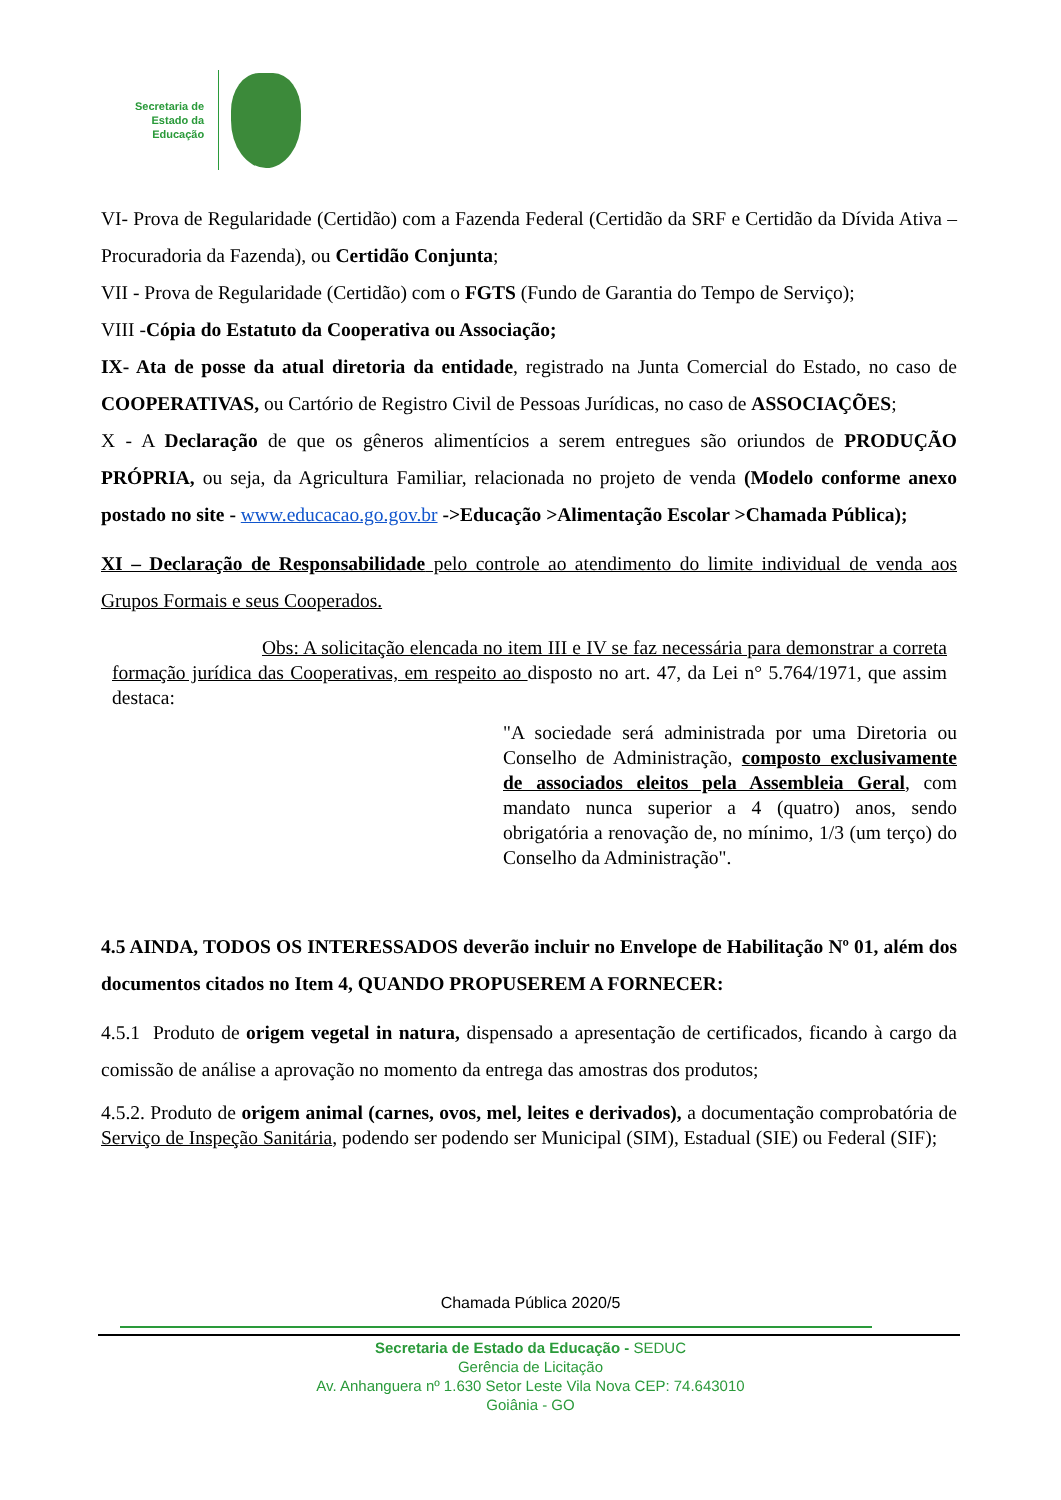Secretaria de
Estado da
Educação
VI- Prova de Regularidade (Certidão) com a Fazenda Federal (Certidão da SRF e Certidão da Dívida Ativa – Procuradoria da Fazenda), ou Certidão Conjunta;
VII - Prova de Regularidade (Certidão) com o FGTS (Fundo de Garantia do Tempo de Serviço);
VIII -Cópia do Estatuto da Cooperativa ou Associação;
IX- Ata de posse da atual diretoria da entidade, registrado na Junta Comercial do Estado, no caso de COOPERATIVAS, ou Cartório de Registro Civil de Pessoas Jurídicas, no caso de ASSOCIAÇÕES;
X - A Declaração de que os gêneros alimentícios a serem entregues são oriundos de PRODUÇÃO PRÓPRIA, ou seja, da Agricultura Familiar, relacionada no projeto de venda (Modelo conforme anexo postado no site - www.educacao.go.gov.br ->Educação >Alimentação Escolar >Chamada Pública);
XI – Declaração de Responsabilidade pelo controle ao atendimento do limite individual de venda aos Grupos Formais e seus Cooperados.
Obs: A solicitação elencada no item III e IV se faz necessária para demonstrar a correta formação jurídica das Cooperativas, em respeito ao disposto no art. 47, da Lei n° 5.764/1971, que assim destaca:
"A sociedade será administrada por uma Diretoria ou Conselho de Administração, composto exclusivamente de associados eleitos pela Assembleia Geral, com mandato nunca superior a 4 (quatro) anos, sendo obrigatória a renovação de, no mínimo, 1/3 (um terço) do Conselho da Administração".
4.5 AINDA, TODOS OS INTERESSADOS deverão incluir no Envelope de Habilitação Nº 01, além dos documentos citados no Item 4, QUANDO PROPUSEREM A FORNECER:
4.5.1 Produto de origem vegetal in natura, dispensado a apresentação de certificados, ficando à cargo da comissão de análise a aprovação no momento da entrega das amostras dos produtos;
4.5.2. Produto de origem animal (carnes, ovos, mel, leites e derivados), a documentação comprobatória de Serviço de Inspeção Sanitária, podendo ser podendo ser Municipal (SIM), Estadual (SIE) ou Federal (SIF);
Chamada Pública 2020/5
Secretaria de Estado da Educação - SEDUC
Gerência de Licitação
Av. Anhanguera nº 1.630 Setor Leste Vila Nova CEP: 74.643010
Goiânia - GO